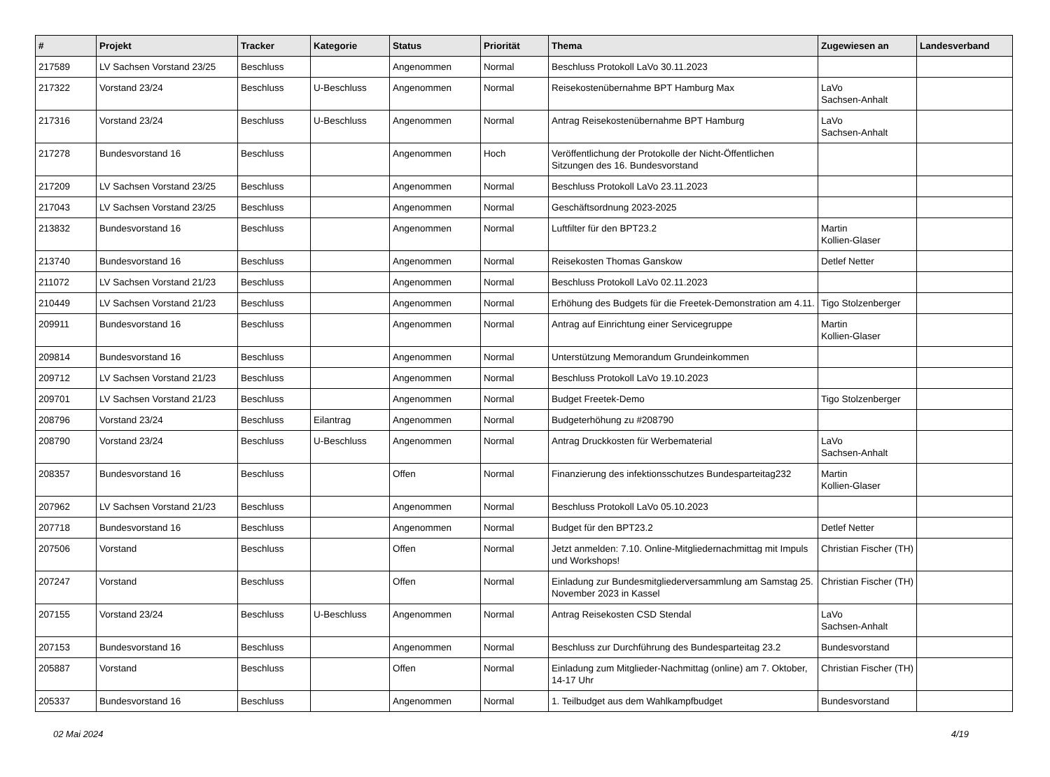| # | Projekt | Tracker | Kategorie | Status | Priorität | Thema | Zugewiesen an | Landesverband |
| --- | --- | --- | --- | --- | --- | --- | --- | --- |
| 217589 | LV Sachsen Vorstand 23/25 | Beschluss | | Angenommen | Normal | Beschluss Protokoll LaVo 30.11.2023 | | |
| 217322 | Vorstand 23/24 | Beschluss | U-Beschluss | Angenommen | Normal | Reisekostenübernahme BPT Hamburg Max | LaVo Sachsen-Anhalt | |
| 217316 | Vorstand 23/24 | Beschluss | U-Beschluss | Angenommen | Normal | Antrag Reisekostenübernahme BPT Hamburg | LaVo Sachsen-Anhalt | |
| 217278 | Bundesvorstand 16 | Beschluss | | Angenommen | Hoch | Veröffentlichung der Protokolle der Nicht-Öffentlichen Sitzungen des 16. Bundesvorstand | | |
| 217209 | LV Sachsen Vorstand 23/25 | Beschluss | | Angenommen | Normal | Beschluss Protokoll LaVo 23.11.2023 | | |
| 217043 | LV Sachsen Vorstand 23/25 | Beschluss | | Angenommen | Normal | Geschäftsordnung 2023-2025 | | |
| 213832 | Bundesvorstand 16 | Beschluss | | Angenommen | Normal | Luftfilter für den BPT23.2 | Martin Kollien-Glaser | |
| 213740 | Bundesvorstand 16 | Beschluss | | Angenommen | Normal | Reisekosten Thomas Ganskow | Detlef Netter | |
| 211072 | LV Sachsen Vorstand 21/23 | Beschluss | | Angenommen | Normal | Beschluss Protokoll LaVo 02.11.2023 | | |
| 210449 | LV Sachsen Vorstand 21/23 | Beschluss | | Angenommen | Normal | Erhöhung des Budgets für die Freetek-Demonstration am 4.11. | Tigo Stolzenberger | |
| 209911 | Bundesvorstand 16 | Beschluss | | Angenommen | Normal | Antrag auf Einrichtung einer Servicegruppe | Martin Kollien-Glaser | |
| 209814 | Bundesvorstand 16 | Beschluss | | Angenommen | Normal | Unterstützung Memorandum Grundeinkommen | | |
| 209712 | LV Sachsen Vorstand 21/23 | Beschluss | | Angenommen | Normal | Beschluss Protokoll LaVo 19.10.2023 | | |
| 209701 | LV Sachsen Vorstand 21/23 | Beschluss | | Angenommen | Normal | Budget Freetek-Demo | Tigo Stolzenberger | |
| 208796 | Vorstand 23/24 | Beschluss | Eilantrag | Angenommen | Normal | Budgeterhöhung zu #208790 | | |
| 208790 | Vorstand 23/24 | Beschluss | U-Beschluss | Angenommen | Normal | Antrag Druckkosten für Werbematerial | LaVo Sachsen-Anhalt | |
| 208357 | Bundesvorstand 16 | Beschluss | | Offen | Normal | Finanzierung des infektionsschutzes Bundesparteitag232 | Martin Kollien-Glaser | |
| 207962 | LV Sachsen Vorstand 21/23 | Beschluss | | Angenommen | Normal | Beschluss Protokoll LaVo 05.10.2023 | | |
| 207718 | Bundesvorstand 16 | Beschluss | | Angenommen | Normal | Budget für den BPT23.2 | Detlef Netter | |
| 207506 | Vorstand | Beschluss | | Offen | Normal | Jetzt anmelden: 7.10. Online-Mitgliedernachmittag mit Impuls und Workshops! | Christian Fischer (TH) | |
| 207247 | Vorstand | Beschluss | | Offen | Normal | Einladung zur Bundesmitgliederversammlung am Samstag 25. November 2023 in Kassel | Christian Fischer (TH) | |
| 207155 | Vorstand 23/24 | Beschluss | U-Beschluss | Angenommen | Normal | Antrag Reisekosten CSD Stendal | LaVo Sachsen-Anhalt | |
| 207153 | Bundesvorstand 16 | Beschluss | | Angenommen | Normal | Beschluss zur Durchführung des Bundesparteitag 23.2 | Bundesvorstand | |
| 205887 | Vorstand | Beschluss | | Offen | Normal | Einladung zum Mitglieder-Nachmittag (online) am 7. Oktober, 14-17 Uhr | Christian Fischer (TH) | |
| 205337 | Bundesvorstand 16 | Beschluss | | Angenommen | Normal | 1. Teilbudget aus dem Wahlkampfbudget | Bundesvorstand | |
02 Mai 2024 4/19